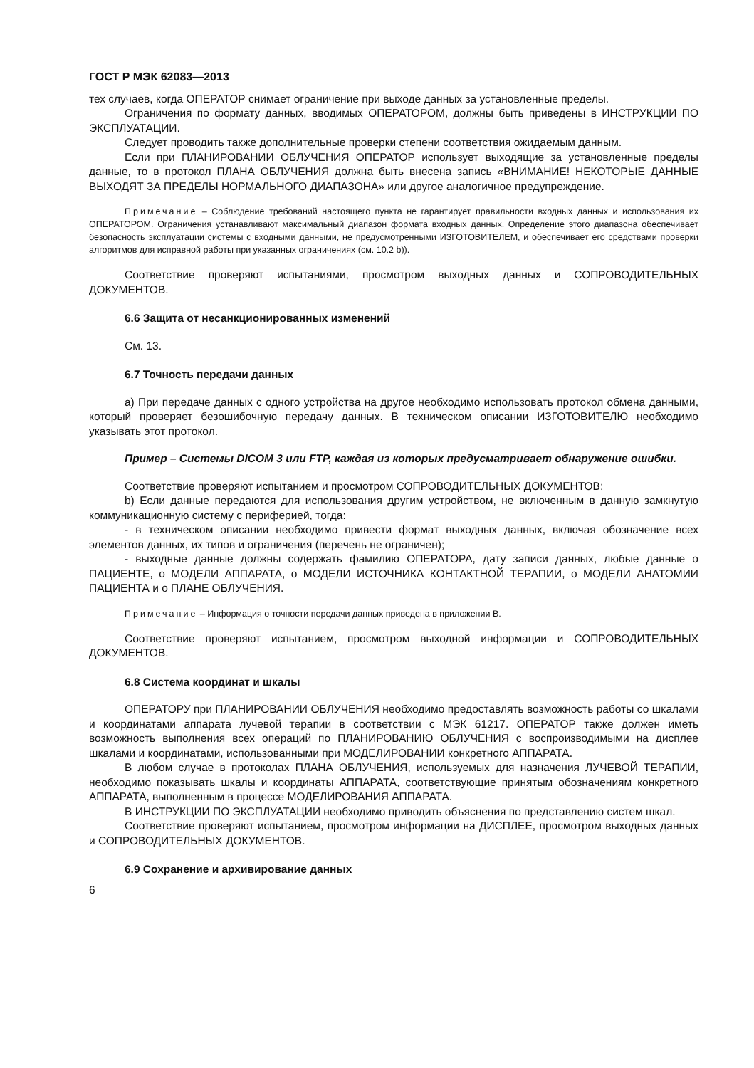ГОСТ Р МЭК 62083—2013
тех случаев, когда ОПЕРАТОР снимает ограничение при выходе данных за установленные пределы.
Ограничения по формату данных, вводимых ОПЕРАТОРОМ, должны быть приведены в ИНСТРУКЦИИ ПО ЭКСПЛУАТАЦИИ.
Следует проводить также дополнительные проверки степени соответствия ожидаемым данным.
Если при ПЛАНИРОВАНИИ ОБЛУЧЕНИЯ ОПЕРАТОР использует выходящие за установленные пределы данные, то в протокол ПЛАНА ОБЛУЧЕНИЯ должна быть внесена запись «ВНИМАНИЕ! НЕКОТОРЫЕ ДАННЫЕ ВЫХОДЯТ ЗА ПРЕДЕЛЫ НОРМАЛЬНОГО ДИАПАЗОНА» или другое аналогичное предупреждение.
Примечание – Соблюдение требований настоящего пункта не гарантирует правильности входных данных и использования их ОПЕРАТОРОМ. Ограничения устанавливают максимальный диапазон формата входных данных. Определение этого диапазона обеспечивает безопасность эксплуатации системы с входными данными, не предусмотренными ИЗГОТОВИТЕЛЕМ, и обеспечивает его средствами проверки алгоритмов для исправной работы при указанных ограничениях (см. 10.2 b)).
Соответствие проверяют испытаниями, просмотром выходных данных и СОПРОВОДИТЕЛЬНЫХ ДОКУМЕНТОВ.
6.6 Защита от несанкционированных изменений
См. 13.
6.7 Точность передачи данных
а) При передаче данных с одного устройства на другое необходимо использовать протокол обмена данными, который проверяет безошибочную передачу данных. В техническом описании ИЗГОТОВИТЕЛЮ необходимо указывать этот протокол.
Пример – Системы DICOM 3 или FTP, каждая из которых предусматривает обнаружение ошибки.
Соответствие проверяют испытанием и просмотром СОПРОВОДИТЕЛЬНЫХ ДОКУМЕНТОВ;
b) Если данные передаются для использования другим устройством, не включенным в данную замкнутую коммуникационную систему с периферией, тогда:
- в техническом описании необходимо привести формат выходных данных, включая обозначение всех элементов данных, их типов и ограничения (перечень не ограничен);
- выходные данные должны содержать фамилию ОПЕРАТОРА, дату записи данных, любые данные о ПАЦИЕНТЕ, о МОДЕЛИ АППАРАТА, о МОДЕЛИ ИСТОЧНИКА КОНТАКТНОЙ ТЕРАПИИ, о МОДЕЛИ АНАТОМИИ ПАЦИЕНТА и о ПЛАНЕ ОБЛУЧЕНИЯ.
Примечание – Информация о точности передачи данных приведена в приложении В.
Соответствие проверяют испытанием, просмотром выходной информации и СОПРОВОДИТЕЛЬНЫХ ДОКУМЕНТОВ.
6.8 Система координат и шкалы
ОПЕРАТОРУ при ПЛАНИРОВАНИИ ОБЛУЧЕНИЯ необходимо предоставлять возможность работы со шкалами и координатами аппарата лучевой терапии в соответствии с МЭК 61217. ОПЕРАТОР также должен иметь возможность выполнения всех операций по ПЛАНИРОВАНИЮ ОБЛУЧЕНИЯ с воспроизводимыми на дисплее шкалами и координатами, использованными при МОДЕЛИРОВАНИИ конкретного АППАРАТА.
В любом случае в протоколах ПЛАНА ОБЛУЧЕНИЯ, используемых для назначения ЛУЧЕВОЙ ТЕРАПИИ, необходимо показывать шкалы и координаты АППАРАТА, соответствующие принятым обозначениям конкретного АППАРАТА, выполненным в процессе МОДЕЛИРОВАНИЯ АППАРАТА.
В ИНСТРУКЦИИ ПО ЭКСПЛУАТАЦИИ необходимо приводить объяснения по представлению систем шкал.
Соответствие проверяют испытанием, просмотром информации на ДИСПЛЕЕ, просмотром выходных данных и СОПРОВОДИТЕЛЬНЫХ ДОКУМЕНТОВ.
6.9 Сохранение и архивирование данных
6